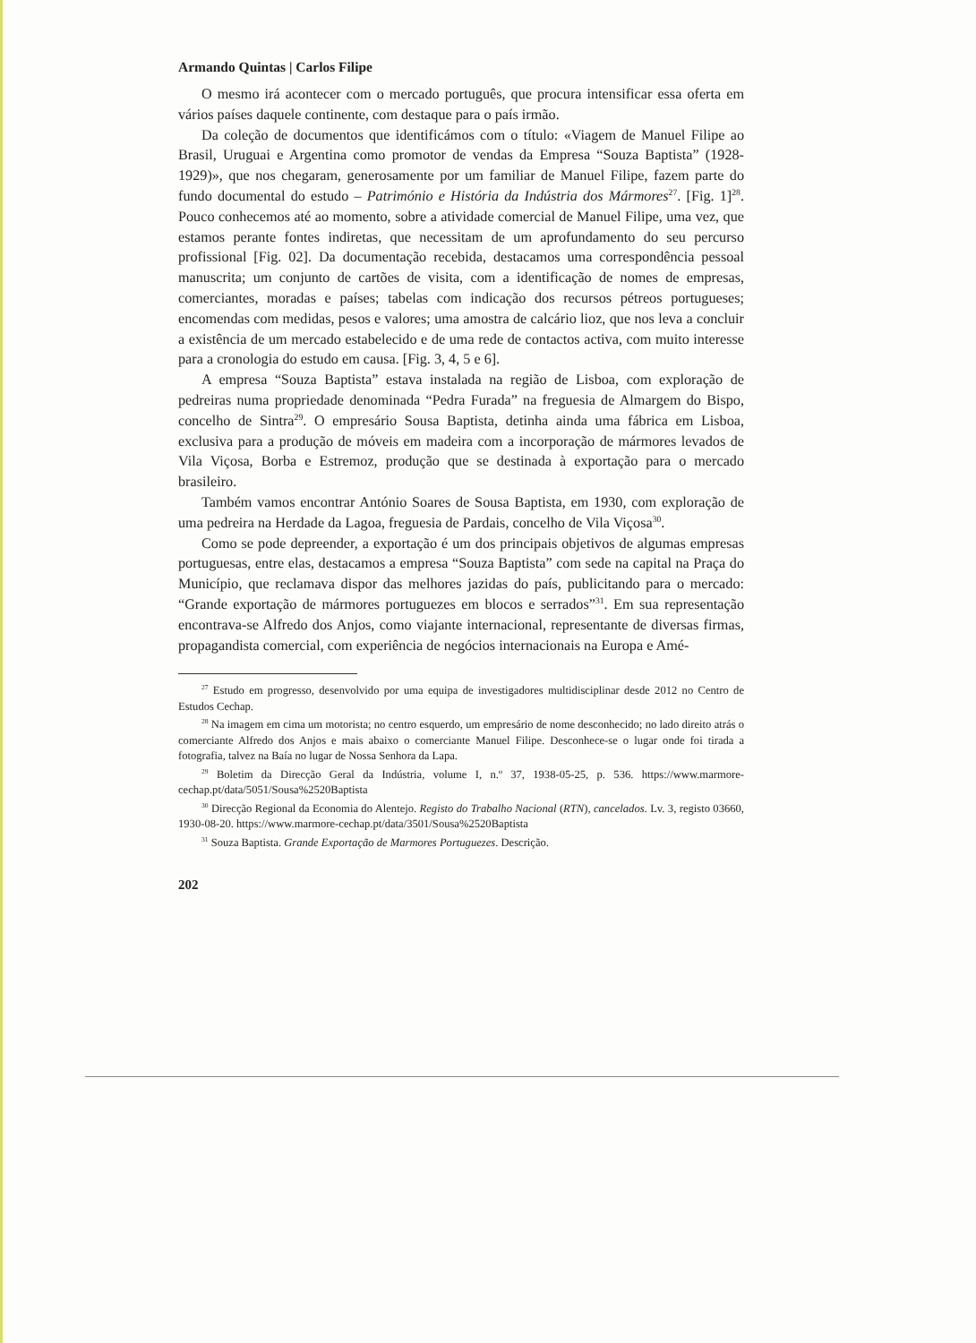Armando Quintas | Carlos Filipe
O mesmo irá acontecer com o mercado português, que procura intensificar essa oferta em vários países daquele continente, com destaque para o país irmão.
Da coleção de documentos que identificámos com o título: «Viagem de Manuel Filipe ao Brasil, Uruguai e Argentina como promotor de vendas da Empresa “Souza Baptista” (1928-1929)», que nos chegaram, generosamente por um familiar de Manuel Filipe, fazem parte do fundo documental do estudo – Património e História da Indústria dos Mármores<sup>27</sup>. [Fig. 1]<sup>28</sup>. Pouco conhecemos até ao momento, sobre a atividade comercial de Manuel Filipe, uma vez, que estamos perante fontes indiretas, que necessitam de um aprofundamento do seu percurso profissional [Fig. 02]. Da documentação recebida, destacamos uma correspondência pessoal manuscrita; um conjunto de cartões de visita, com a identificação de nomes de empresas, comerciantes, moradas e países; tabelas com indicação dos recursos pétreos portugueses; encomendas com medidas, pesos e valores; uma amostra de calcário lioz, que nos leva a concluir a existência de um mercado estabelecido e de uma rede de contactos activa, com muito interesse para a cronologia do estudo em causa. [Fig. 3, 4, 5 e 6].
A empresa “Souza Baptista” estava instalada na região de Lisboa, com exploração de pedreiras numa propriedade denominada “Pedra Furada” na freguesia de Almargem do Bispo, concelho de Sintra<sup>29</sup>. O empresário Sousa Baptista, detinha ainda uma fábrica em Lisboa, exclusiva para a produção de móveis em madeira com a incorporação de mármores levados de Vila Viçosa, Borba e Estremoz, produção que se destinada à exportação para o mercado brasileiro.
Também vamos encontrar António Soares de Sousa Baptista, em 1930, com exploração de uma pedreira na Herdade da Lagoa, freguesia de Pardais, concelho de Vila Viçosa<sup>30</sup>.
Como se pode depreender, a exportação é um dos principais objetivos de algumas empresas portuguesas, entre elas, destacamos a empresa “Souza Baptista” com sede na capital na Praça do Município, que reclamava dispor das melhores jazidas do país, publicitando para o mercado: “Grande exportação de mármores portuguezes em blocos e serrados”<sup>31</sup>. Em sua representação encontrava-se Alfredo dos Anjos, como viajante internacional, representante de diversas firmas, propagandista comercial, com experiência de negócios internacionais na Europa e Amé-
<sup>27</sup> Estudo em progresso, desenvolvido por uma equipa de investigadores multidisciplinar desde 2012 no Centro de Estudos Cechap.
<sup>28</sup> Na imagem em cima um motorista; no centro esquerdo, um empresário de nome desconhecido; no lado direito atrás o comerciante Alfredo dos Anjos e mais abaixo o comerciante Manuel Filipe. Desconhece-se o lugar onde foi tirada a fotografia, talvez na Baía no lugar de Nossa Senhora da Lapa.
<sup>29</sup> Boletim da Direcção Geral da Indústria, volume I, n.º 37, 1938-05-25, p. 536. https://www.marmore-cechap.pt/data/5051/Sousa%2520Baptista
<sup>30</sup> Direcção Regional da Economia do Alentejo. Registo do Trabalho Nacional (RTN), cancelados. Lv. 3, registo 03660, 1930-08-20. https://www.marmore-cechap.pt/data/3501/Sousa%2520Baptista
<sup>31</sup> Souza Baptista. Grande Exportação de Marmores Portuguezes. Descrição.
202